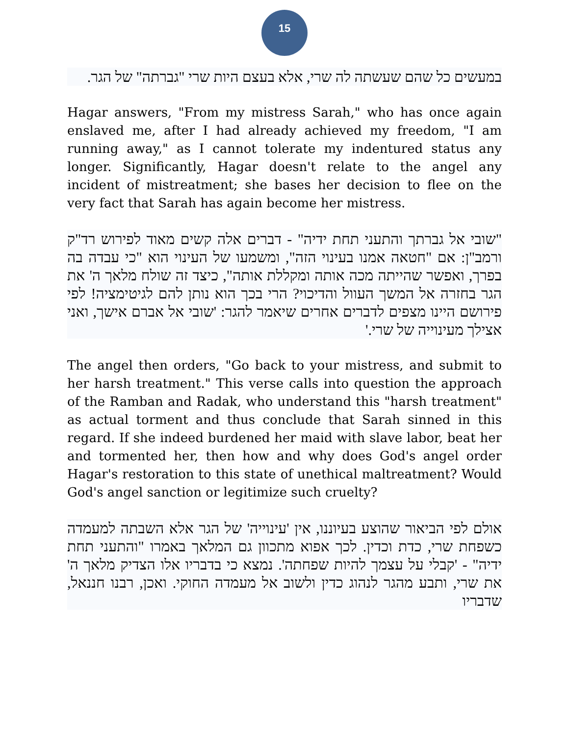15
במעשים כל שהם שעשתה לה שרי, אלא בעצם היות שרי "גברתה" של הגר.
Hagar answers, "From my mistress Sarah," who has once again enslaved me, after I had already achieved my freedom, "I am running away," as I cannot tolerate my indentured status any longer. Significantly, Hagar doesn't relate to the angel any incident of mistreatment; she bases her decision to flee on the very fact that Sarah has again become her mistress.
"שובי אל גברתך והתעני תחת ידיה" - דברים אלה קשים מאוד לפירוש רד"ק ורמב"ן: אם "חטאה אמנו בעינוי הזה", ומשמעו של העינוי הוא "כי עבדה בה בפרך, ואפשר שהייתה מכה אותה ומקללת אותה", כיצד זה שולח מלאך ה' את הגר בחזרה אל המשך העוול והדיכוי? הרי בכך הוא נותן להם לגיטימציה! לפי פירושם היינו מצפים לדברים אחרים שיאמר להגר: 'שובי אל אברם אישך, ואני אצילך מעינוייה של שרי.'
The angel then orders, "Go back to your mistress, and submit to her harsh treatment." This verse calls into question the approach of the Ramban and Radak, who understand this "harsh treatment" as actual torment and thus conclude that Sarah sinned in this regard. If she indeed burdened her maid with slave labor, beat her and tormented her, then how and why does God's angel order Hagar's restoration to this state of unethical maltreatment? Would God's angel sanction or legitimize such cruelty?
אולם לפי הביאור שהוצע בעיוננו, אין 'עינוייה' של הגר אלא השבתה למעמדה כשפחת שרי, כדת וכדין. לכך אפוא מתכוון גם המלאך באמרו "והתעני תחת ידיה" - 'קבלי על עצמך להיות שפחתה'. נמצא כי בדבריו אלו הצדיק מלאך ה' את שרי, ותבע מהגר לנהוג כדין ולשוב אל מעמדה החוקי. ואכן, רבנו חננאל, שדבריו